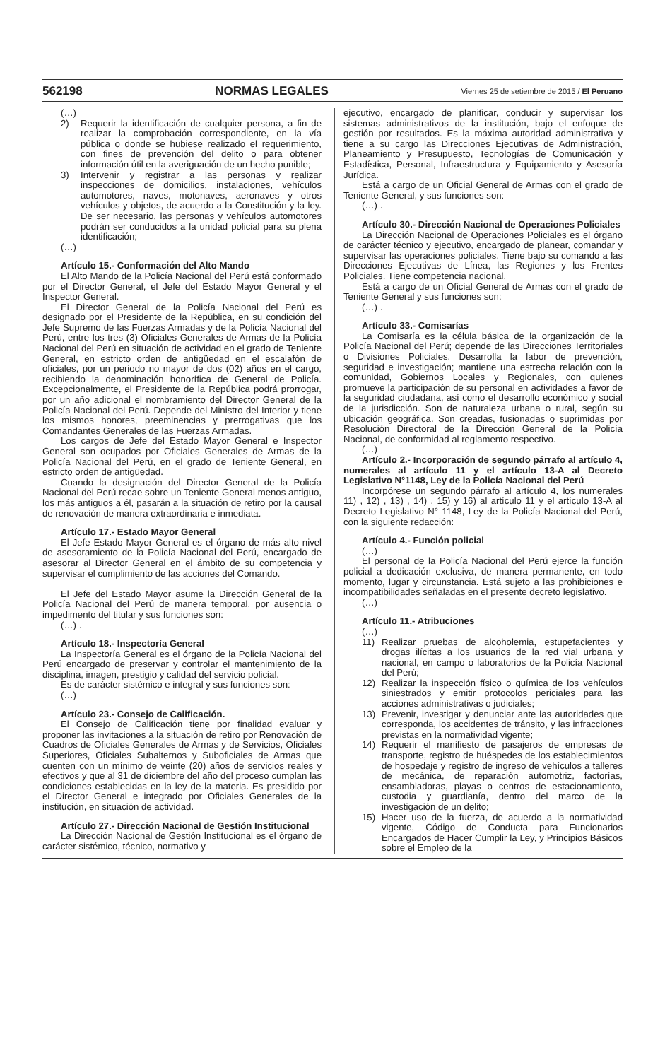562198 NORMAS LEGALES Viernes 25 de setiembre de 2015 / El Peruano
(…)
2) Requerir la identificación de cualquier persona, a fin de realizar la comprobación correspondiente, en la vía pública o donde se hubiese realizado el requerimiento, con fines de prevención del delito o para obtener información útil en la averiguación de un hecho punible;
3) Intervenir y registrar a las personas y realizar inspecciones de domicilios, instalaciones, vehículos automotores, naves, motonaves, aeronaves y otros vehículos y objetos, de acuerdo a la Constitución y la ley. De ser necesario, las personas y vehículos automotores podrán ser conducidos a la unidad policial para su plena identificación;
(…)
Artículo 15.- Conformación del Alto Mando
El Alto Mando de la Policía Nacional del Perú está conformado por el Director General, el Jefe del Estado Mayor General y el Inspector General.
El Director General de la Policía Nacional del Perú es designado por el Presidente de la República, en su condición del Jefe Supremo de las Fuerzas Armadas y de la Policía Nacional del Perú, entre los tres (3) Oficiales Generales de Armas de la Policía Nacional del Perú en situación de actividad en el grado de Teniente General, en estricto orden de antigüedad en el escalafón de oficiales, por un periodo no mayor de dos (02) años en el cargo, recibiendo la denominación honorífica de General de Policía. Excepcionalmente, el Presidente de la República podrá prorrogar, por un año adicional el nombramiento del Director General de la Policía Nacional del Perú. Depende del Ministro del Interior y tiene los mismos honores, preeminencias y prerrogativas que los Comandantes Generales de las Fuerzas Armadas.
Los cargos de Jefe del Estado Mayor General e Inspector General son ocupados por Oficiales Generales de Armas de la Policía Nacional del Perú, en el grado de Teniente General, en estricto orden de antigüedad.
Cuando la designación del Director General de la Policía Nacional del Perú recae sobre un Teniente General menos antiguo, los más antiguos a él, pasarán a la situación de retiro por la causal de renovación de manera extraordinaria e inmediata.
Artículo 17.- Estado Mayor General
El Jefe Estado Mayor General es el órgano de más alto nivel de asesoramiento de la Policía Nacional del Perú, encargado de asesorar al Director General en el ámbito de su competencia y supervisar el cumplimiento de las acciones del Comando.
El Jefe del Estado Mayor asume la Dirección General de la Policía Nacional del Perú de manera temporal, por ausencia o impedimento del titular y sus funciones son:
(…) .
Artículo 18.- Inspectoría General
La Inspectoría General es el órgano de la Policía Nacional del Perú encargado de preservar y controlar el mantenimiento de la disciplina, imagen, prestigio y calidad del servicio policial.
Es de carácter sistémico e integral y sus funciones son:
(…)
Artículo 23.- Consejo de Calificación.
El Consejo de Calificación tiene por finalidad evaluar y proponer las invitaciones a la situación de retiro por Renovación de Cuadros de Oficiales Generales de Armas y de Servicios, Oficiales Superiores, Oficiales Subalternos y Suboficiales de Armas que cuenten con un mínimo de veinte (20) años de servicios reales y efectivos y que al 31 de diciembre del año del proceso cumplan las condiciones establecidas en la ley de la materia. Es presidido por el Director General e integrado por Oficiales Generales de la institución, en situación de actividad.
Artículo 27.- Dirección Nacional de Gestión Institucional
La Dirección Nacional de Gestión Institucional es el órgano de carácter sistémico, técnico, normativo y
ejecutivo, encargado de planificar, conducir y supervisar los sistemas administrativos de la institución, bajo el enfoque de gestión por resultados. Es la máxima autoridad administrativa y tiene a su cargo las Direcciones Ejecutivas de Administración, Planeamiento y Presupuesto, Tecnologías de Comunicación y Estadística, Personal, Infraestructura y Equipamiento y Asesoría Jurídica.
Está a cargo de un Oficial General de Armas con el grado de Teniente General, y sus funciones son:
(…) .
Artículo 30.- Dirección Nacional de Operaciones Policiales
La Dirección Nacional de Operaciones Policiales es el órgano de carácter técnico y ejecutivo, encargado de planear, comandar y supervisar las operaciones policiales. Tiene bajo su comando a las Direcciones Ejecutivas de Línea, las Regiones y los Frentes Policiales. Tiene competencia nacional.
Está a cargo de un Oficial General de Armas con el grado de Teniente General y sus funciones son:
(…) .
Artículo 33.- Comisarías
La Comisaría es la célula básica de la organización de la Policía Nacional del Perú; depende de las Direcciones Territoriales o Divisiones Policiales. Desarrolla la labor de prevención, seguridad e investigación; mantiene una estrecha relación con la comunidad, Gobiernos Locales y Regionales, con quienes promueve la participación de su personal en actividades a favor de la seguridad ciudadana, así como el desarrollo económico y social de la jurisdicción. Son de naturaleza urbana o rural, según su ubicación geográfica. Son creadas, fusionadas o suprimidas por Resolución Directoral de la Dirección General de la Policía Nacional, de conformidad al reglamento respectivo.
(…)
Artículo 2.- Incorporación de segundo párrafo al artículo 4, numerales al artículo 11 y el artículo 13-A al Decreto Legislativo N°1148, Ley de la Policía Nacional del Perú
Incorpórese un segundo párrafo al artículo 4, los numerales 11) , 12) , 13) , 14) , 15) y 16) al artículo 11 y el artículo 13-A al Decreto Legislativo N° 1148, Ley de la Policía Nacional del Perú, con la siguiente redacción:
Artículo 4.- Función policial
(…)
El personal de la Policía Nacional del Perú ejerce la función policial a dedicación exclusiva, de manera permanente, en todo momento, lugar y circunstancia. Está sujeto a las prohibiciones e incompatibilidades señaladas en el presente decreto legislativo.
(…)
Artículo 11.- Atribuciones
(…)
11) Realizar pruebas de alcoholemia, estupefacientes y drogas ilícitas a los usuarios de la red vial urbana y nacional, en campo o laboratorios de la Policía Nacional del Perú;
12) Realizar la inspección físico o química de los vehículos siniestrados y emitir protocolos periciales para las acciones administrativas o judiciales;
13) Prevenir, investigar y denunciar ante las autoridades que corresponda, los accidentes de tránsito, y las infracciones previstas en la normatividad vigente;
14) Requerir el manifiesto de pasajeros de empresas de transporte, registro de huéspedes de los establecimientos de hospedaje y registro de ingreso de vehículos a talleres de mecánica, de reparación automotriz, factorías, ensambladoras, playas o centros de estacionamiento, custodia y guardianía, dentro del marco de la investigación de un delito;
15) Hacer uso de la fuerza, de acuerdo a la normatividad vigente, Código de Conducta para Funcionarios Encargados de Hacer Cumplir la Ley, y Principios Básicos sobre el Empleo de la